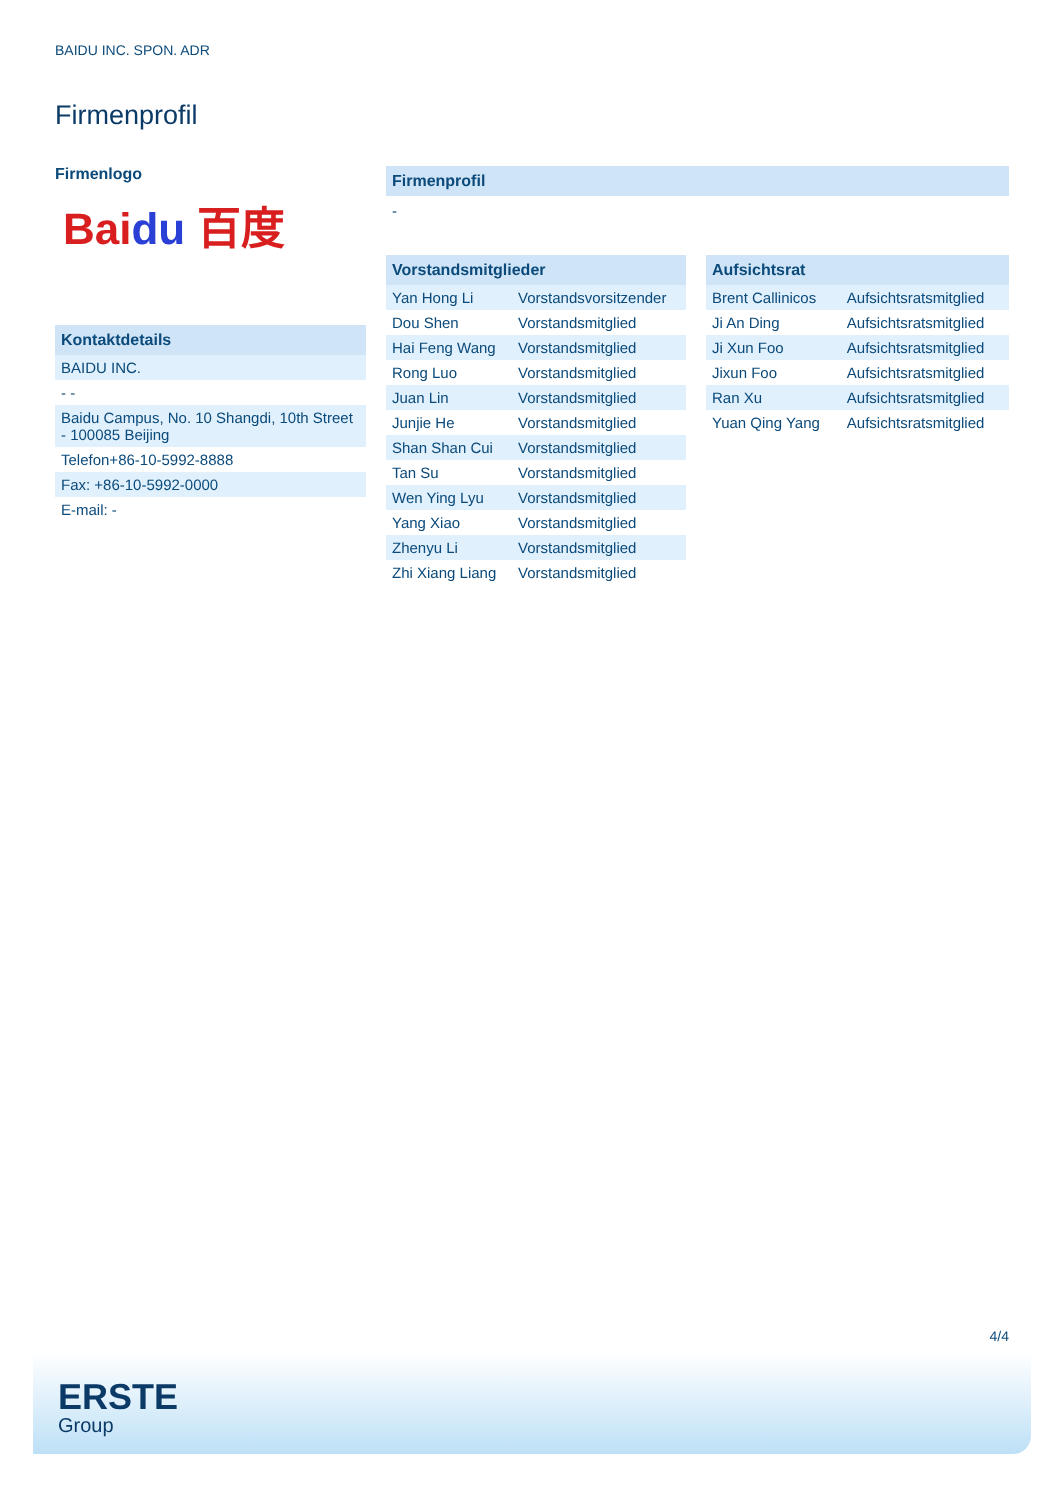BAIDU INC. SPON. ADR
Firmenprofil
Firmenlogo
Bai du 百度
| Kontaktdetails |
| --- |
| BAIDU INC. |
| - - |
| Baidu Campus, No. 10 Shangdi, 10th Street - 100085 Beijing |
| Telefon+86-10-5992-8888 |
| Fax: +86-10-5992-0000 |
| E-mail: - |
Firmenprofil
-
| Vorstandsmitglieder | |
| --- | --- |
| Yan Hong Li | Vorstandsvorsitzender |
| Dou Shen | Vorstandsmitglied |
| Hai Feng Wang | Vorstandsmitglied |
| Rong Luo | Vorstandsmitglied |
| Juan Lin | Vorstandsmitglied |
| Junjie He | Vorstandsmitglied |
| Shan Shan Cui | Vorstandsmitglied |
| Tan Su | Vorstandsmitglied |
| Wen Ying Lyu | Vorstandsmitglied |
| Yang Xiao | Vorstandsmitglied |
| Zhenyu Li | Vorstandsmitglied |
| Zhi Xiang Liang | Vorstandsmitglied |
| Aufsichtsrat | |
| --- | --- |
| Brent Callinicos | Aufsichtsratsmitglied |
| Ji An Ding | Aufsichtsratsmitglied |
| Ji Xun Foo | Aufsichtsratsmitglied |
| Jixun Foo | Aufsichtsratsmitglied |
| Ran Xu | Aufsichtsratsmitglied |
| Yuan Qing Yang | Aufsichtsratsmitglied |
4/4
ERSTE
Group